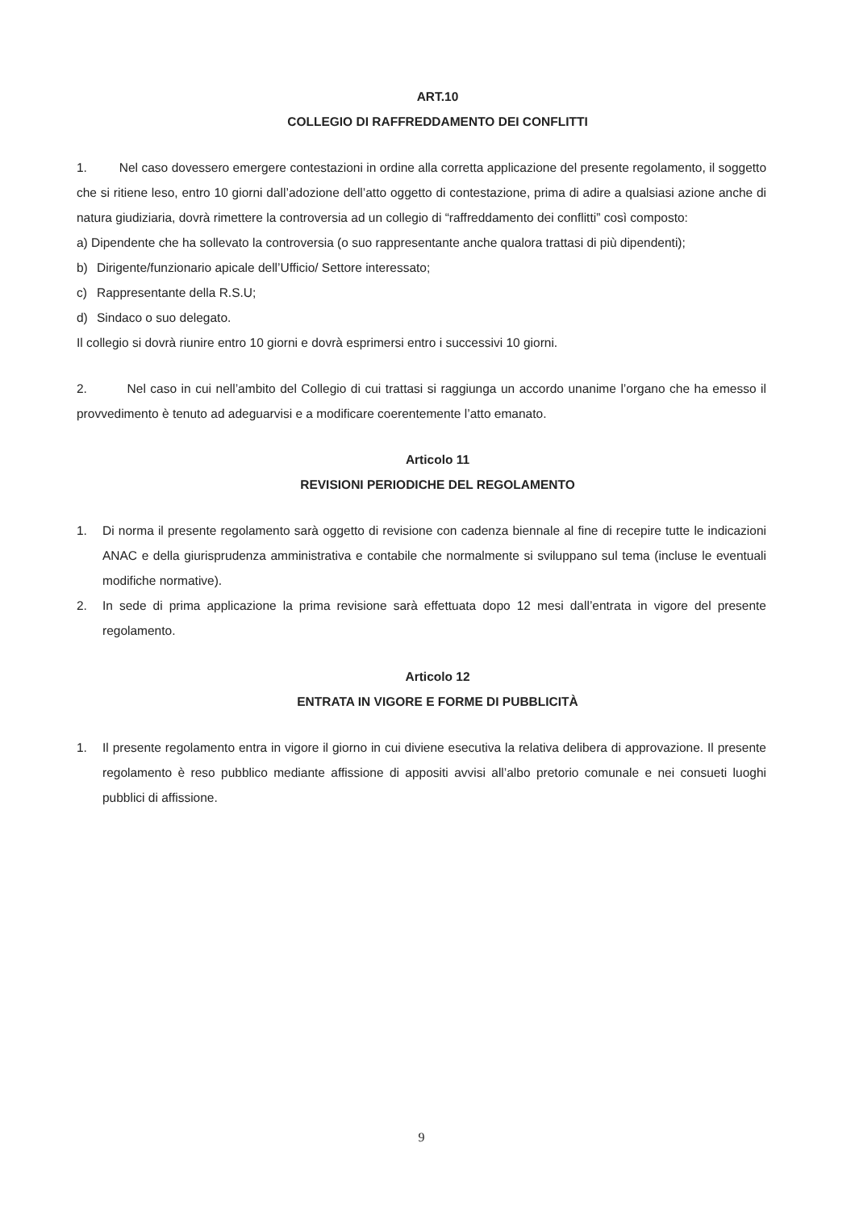ART.10
COLLEGIO DI RAFFREDDAMENTO DEI CONFLITTI
1. Nel caso dovessero emergere contestazioni in ordine alla corretta applicazione del presente regolamento, il soggetto che si ritiene leso, entro 10 giorni dall’adozione dell’atto oggetto di contestazione, prima di adire a qualsiasi azione anche di natura giudiziaria, dovrà rimettere la controversia ad un collegio di “raffreddamento dei conflitti” così composto:
a) Dipendente che ha sollevato la controversia (o suo rappresentante anche qualora trattasi di più dipendenti);
b) Dirigente/funzionario apicale dell’Ufficio/ Settore interessato;
c) Rappresentante della R.S.U;
d) Sindaco o suo delegato.
Il collegio si dovrà riunire entro 10 giorni e dovrà esprimersi entro i successivi 10 giorni.
2. Nel caso in cui nell’ambito del Collegio di cui trattasi si raggiunga un accordo unanime l’organo che ha emesso il provvedimento è tenuto ad adeguarvisi e a modificare coerentemente l’atto emanato.
Articolo 11
REVISIONI PERIODICHE DEL REGOLAMENTO
1. Di norma il presente regolamento sarà oggetto di revisione con cadenza biennale al fine di recepire tutte le indicazioni ANAC e della giurisprudenza amministrativa e contabile che normalmente si sviluppano sul tema (incluse le eventuali modifiche normative).
2. In sede di prima applicazione la prima revisione sarà effettuata dopo 12 mesi dall’entrata in vigore del presente regolamento.
Articolo 12
ENTRATA IN VIGORE E FORME DI PUBBLICITÀ
1. Il presente regolamento entra in vigore il giorno in cui diviene esecutiva la relativa delibera di approvazione. Il presente regolamento è reso pubblico mediante affissione di appositi avvisi all’albo pretorio comunale e nei consueti luoghi pubblici di affissione.
9